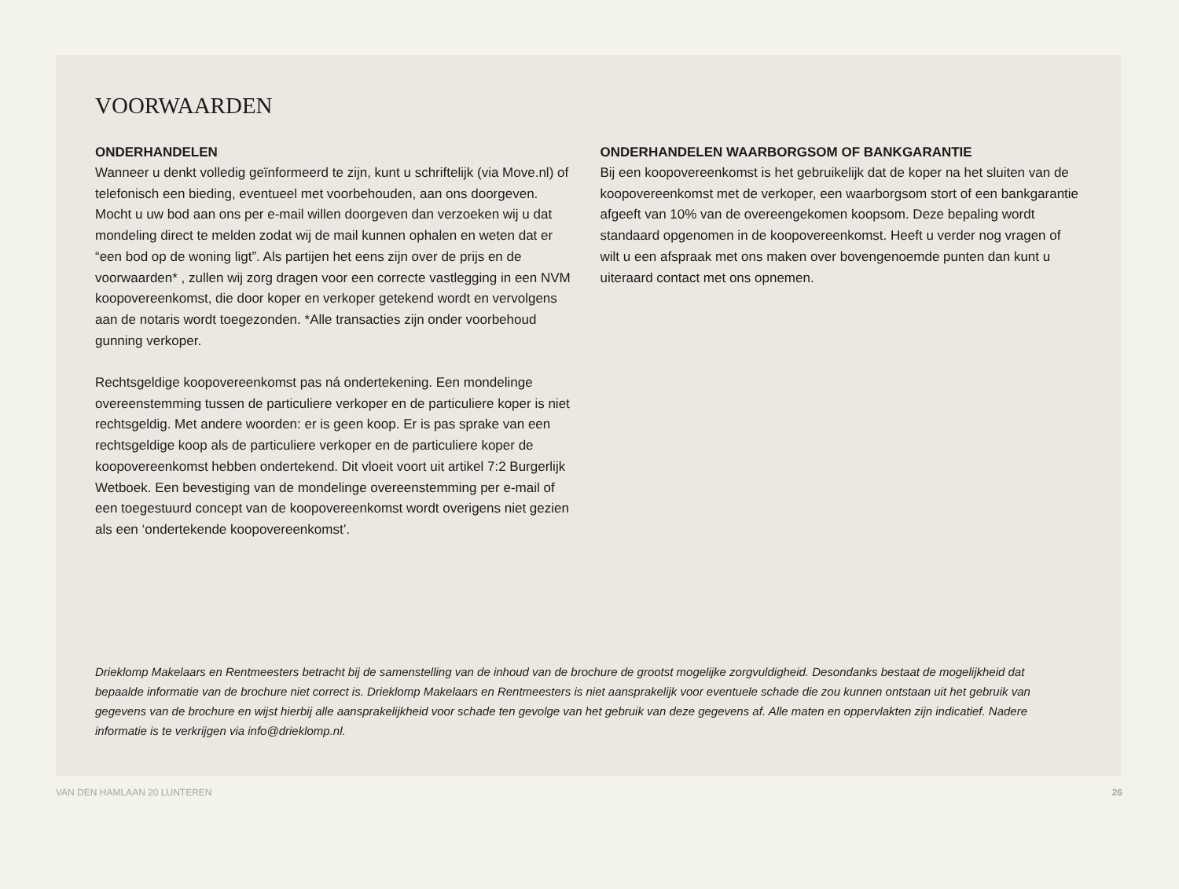VOORWAARDEN
ONDERHANDELEN
Wanneer u denkt volledig geïnformeerd te zijn, kunt u schriftelijk (via Move.nl) of telefonisch een bieding, eventueel met voorbehouden, aan ons doorgeven. Mocht u uw bod aan ons per e-mail willen doorgeven dan verzoeken wij u dat mondeling direct te melden zodat wij de mail kunnen ophalen en weten dat er “een bod op de woning ligt”. Als partijen het eens zijn over de prijs en de voorwaarden* , zullen wij zorg dragen voor een correcte vastlegging in een NVM koopovereenkomst, die door koper en verkoper getekend wordt en vervolgens aan de notaris wordt toegezonden. *Alle transacties zijn onder voorbehoud gunning verkoper.
Rechtsgeldige koopovereenkomst pas ná ondertekening. Een mondelinge overeenstemming tussen de particuliere verkoper en de particuliere koper is niet rechtsgeldig. Met andere woorden: er is geen koop. Er is pas sprake van een rechtsgeldige koop als de particuliere verkoper en de particuliere koper de koopovereenkomst hebben ondertekend. Dit vloeit voort uit artikel 7:2 Burgerlijk Wetboek. Een bevestiging van de mondelinge overeenstemming per e-mail of een toegestuurd concept van de koopovereenkomst wordt overigens niet gezien als een ‘ondertekende koopovereenkomst’.
ONDERHANDELEN WAARBORGSOM OF BANKGARANTIE
Bij een koopovereenkomst is het gebruikelijk dat de koper na het sluiten van de koopovereenkomst met de verkoper, een waarborgsom stort of een bankgarantie afgeeft van 10% van de overeengekomen koopsom. Deze bepaling wordt standaard opgenomen in de koopovereenkomst. Heeft u verder nog vragen of wilt u een afspraak met ons maken over bovengenoemde punten dan kunt u uiteraard contact met ons opnemen.
Drieklomp Makelaars en Rentmeesters betracht bij de samenstelling van de inhoud van de brochure de grootst mogelijke zorgvuldigheid. Desondanks bestaat de mogelijkheid dat bepaalde informatie van de brochure niet correct is. Drieklomp Makelaars en Rentmeesters is niet aansprakelijk voor eventuele schade die zou kunnen ontstaan uit het gebruik van gegevens van de brochure en wijst hierbij alle aansprakelijkheid voor schade ten gevolge van het gebruik van deze gegevens af. Alle maten en oppervlakten zijn indicatief. Nadere informatie is te verkrijgen via info@drieklomp.nl.
VAN DEN HAMLAAN 20 LUNTEREN 26